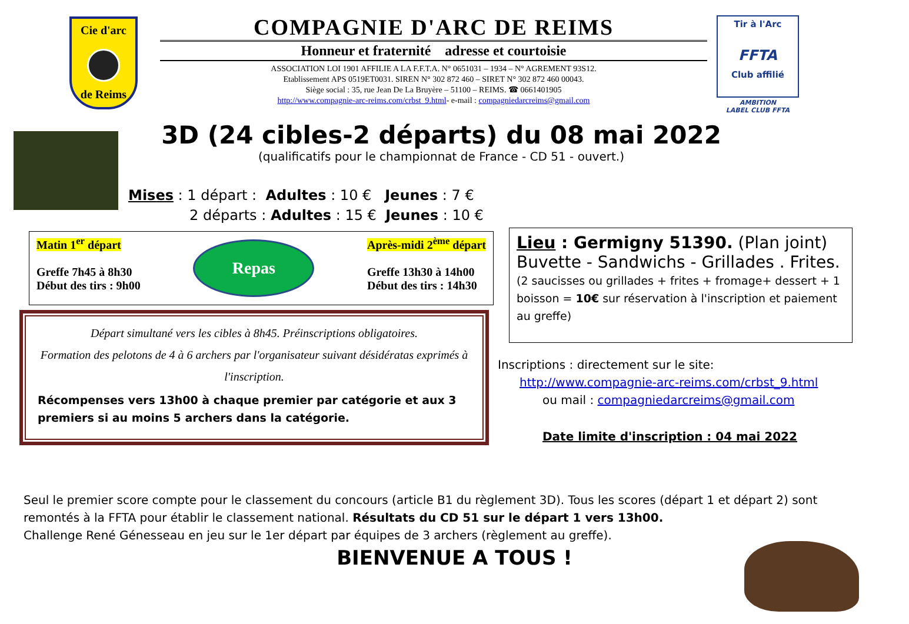Cie d'arc
de Reims
COMPAGNIE D'ARC DE REIMS
Honneur et fraternité adresse et courtoisie
ASSOCIATION LOI 1901 AFFILIE A LA F.F.T.A. N° 0651031 – 1934 – N° AGREMENT 93S12.
Etablissement APS 0519ET0031. SIREN N° 302 872 460 – SIRET N° 302 872 460 00043.
Siège social : 35, rue Jean De La Bruyère – 51100 – REIMS. ☎ 0661401905
http://www.compagnie-arc-reims.com/crbst_9.html- e-mail : compagniedarcreims@gmail.com
Tir à l'Arc
FFTA
Club affilié
AMBITION
LABEL CLUB FFTA
3D (24 cibles-2 départs) du 08 mai 2022
(qualificatifs pour le championnat de France - CD 51 - ouvert.)
Mises : 1 départ : Adultes : 10 € Jeunes : 7 €
2 départs : Adultes : 15 € Jeunes : 10 €
Matin 1<sup>er</sup> départ
Greffe 7h45 à 8h30
Début des tirs : 9h00
Repas
Après-midi 2<sup>ème</sup> départ
Greffe 13h30 à 14h00
Début des tirs : 14h30
Départ simultané vers les cibles à 8h45. Préinscriptions obligatoires.
Formation des pelotons de 4 à 6 archers par l'organisateur suivant désidératas exprimés à l'inscription.
Récompenses vers 13h00 à chaque premier par catégorie et aux 3 premiers si au moins 5 archers dans la catégorie.
Lieu : Germigny 51390. (Plan joint)
Buvette - Sandwichs - Grillades . Frites.
(2 saucisses ou grillades + frites + fromage+ dessert + 1 boisson = 10€ sur réservation à l'inscription et paiement au greffe)
Inscriptions : directement sur le site:
http://www.compagnie-arc-reims.com/crbst_9.html
ou mail : compagniedarcreims@gmail.com
Date limite d'inscription : 04 mai 2022
Seul le premier score compte pour le classement du concours (article B1 du règlement 3D). Tous les scores (départ 1 et départ 2) sont remontés à la FFTA pour établir le classement national. Résultats du CD 51 sur le départ 1 vers 13h00.
Challenge René Génesseau en jeu sur le 1er départ par équipes de 3 archers (règlement au greffe).
BIENVENUE A TOUS !